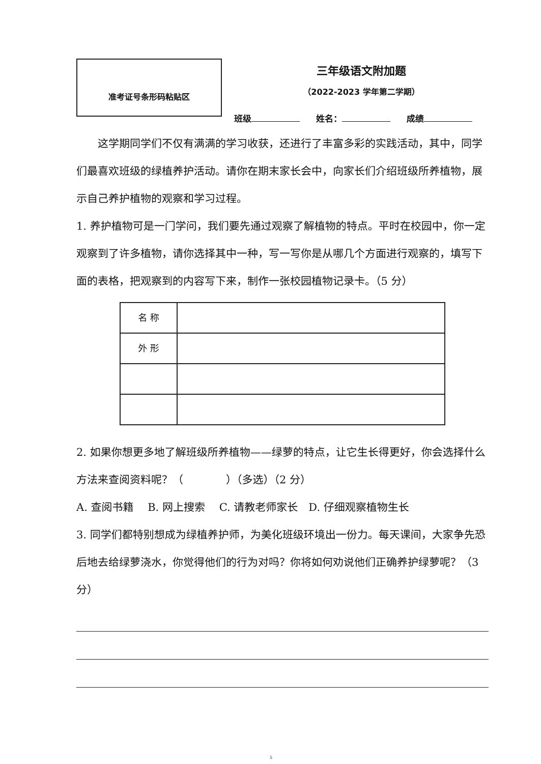准考证号条形码粘贴区
三年级语文附加题
（2022-2023 学年第二学期）
班级 姓名： 成绩
这学期同学们不仅有满满的学习收获，还进行了丰富多彩的实践活动，其中，同学们最喜欢班级的绿植养护活动。请你在期末家长会中，向家长们介绍班级所养植物，展示自己养护植物的观察和学习过程。
1. 养护植物可是一门学问，我们要先通过观察了解植物的特点。平时在校园中，你一定观察到了许多植物，请你选择其中一种，写一写你是从哪几个方面进行观察的，填写下面的表格，把观察到的内容写下来，制作一张校园植物记录卡。（5 分）
| 名 称 | |
| 外 形 | |
2. 如果你想更多地了解班级所养植物——绿萝的特点，让它生长得更好，你会选择什么方法来查阅资料呢？（　　　　）（多选）（2 分）
A. 查阅书籍　 B. 网上搜索　 C. 请教老师家长　D. 仔细观察植物生长
3. 同学们都特别想成为绿植养护师，为美化班级环境出一份力。每天课间，大家争先恐后地去给绿萝浇水，你觉得他们的行为对吗？你将如何劝说他们正确养护绿萝呢？（3 分）
5